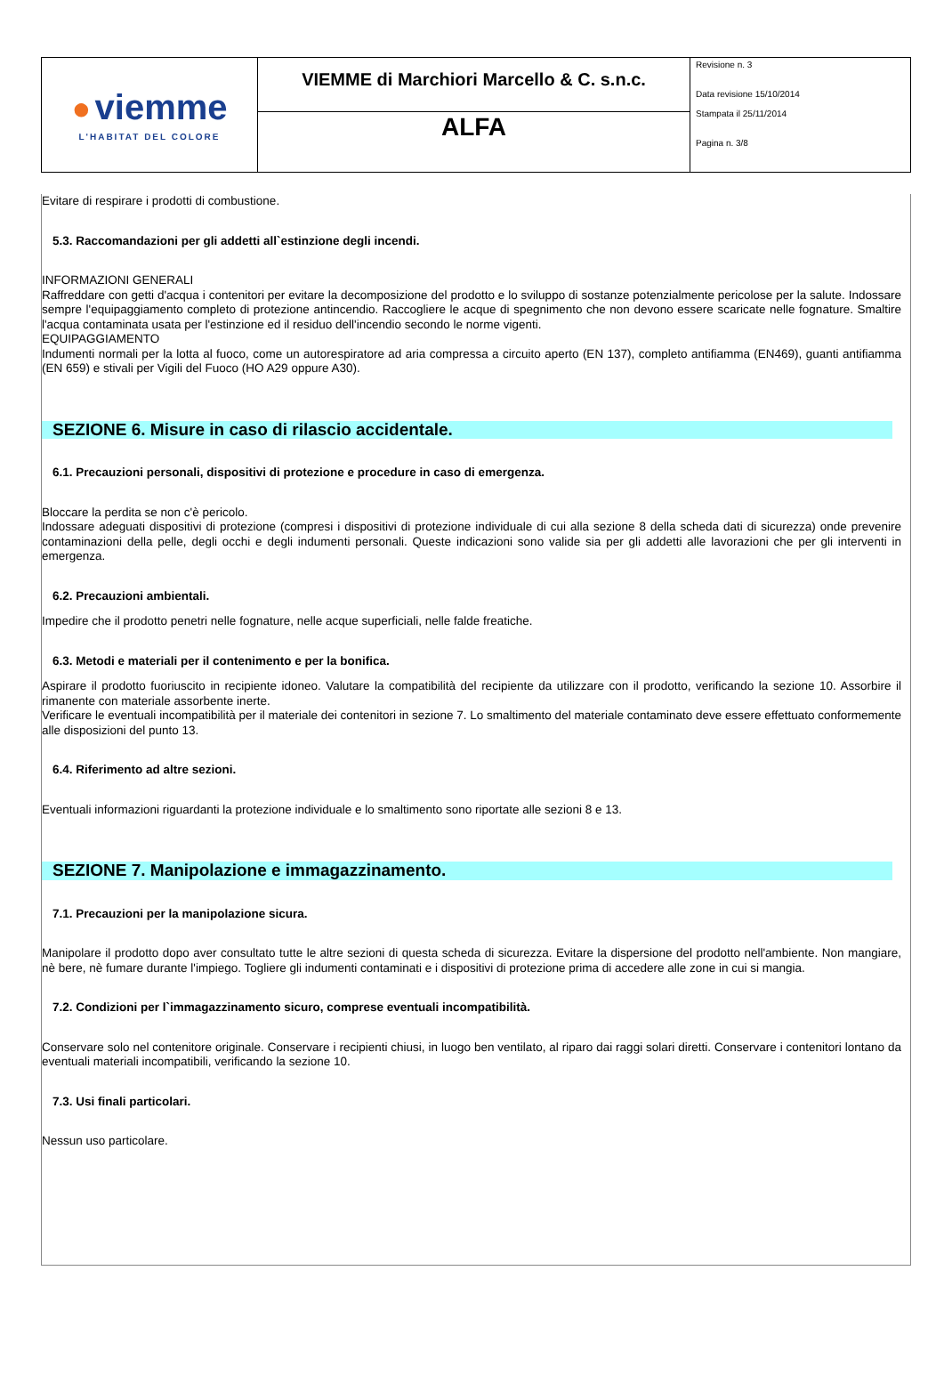| ● viemme L'HABITAT DEL COLORE | VIEMME di Marchiori Marcello & C. s.n.c. | Revisione n. 3 Data revisione 15/10/2014 Stampata il 25/11/2014 Pagina n. 3/8 |
| | ALFA | |
Evitare di respirare i prodotti di combustione.
5.3. Raccomandazioni per gli addetti all`estinzione degli incendi.
INFORMAZIONI GENERALI
Raffreddare con getti d'acqua i contenitori per evitare la decomposizione del prodotto e lo sviluppo di sostanze potenzialmente pericolose per la salute. Indossare sempre l'equipaggiamento completo di protezione antincendio. Raccogliere le acque di spegnimento che non devono essere scaricate nelle fognature. Smaltire l'acqua contaminata usata per l'estinzione ed il residuo dell'incendio secondo le norme vigenti.
EQUIPAGGIAMENTO
Indumenti normali per la lotta al fuoco, come un autorespiratore ad aria compressa a circuito aperto (EN 137), completo antifiamma (EN469), guanti antifiamma (EN 659) e stivali per Vigili del Fuoco (HO A29 oppure A30).
SEZIONE 6. Misure in caso di rilascio accidentale.
6.1. Precauzioni personali, dispositivi di protezione e procedure in caso di emergenza.
Bloccare la perdita se non c'è pericolo.
Indossare adeguati dispositivi di protezione (compresi i dispositivi di protezione individuale di cui alla sezione 8 della scheda dati di sicurezza) onde prevenire contaminazioni della pelle, degli occhi e degli indumenti personali. Queste indicazioni sono valide sia per gli addetti alle lavorazioni che per gli interventi in emergenza.
6.2. Precauzioni ambientali.
Impedire che il prodotto penetri nelle fognature, nelle acque superficiali, nelle falde freatiche.
6.3. Metodi e materiali per il contenimento e per la bonifica.
Aspirare il prodotto fuoriuscito in recipiente idoneo. Valutare la compatibilità del recipiente da utilizzare con il prodotto, verificando la sezione 10. Assorbire il rimanente con materiale assorbente inerte.
Verificare le eventuali incompatibilità per il materiale dei contenitori in sezione 7. Lo smaltimento del materiale contaminato deve essere effettuato conformemente alle disposizioni del punto 13.
6.4. Riferimento ad altre sezioni.
Eventuali informazioni riguardanti la protezione individuale e lo smaltimento sono riportate alle sezioni 8 e 13.
SEZIONE 7. Manipolazione e immagazzinamento.
7.1. Precauzioni per la manipolazione sicura.
Manipolare il prodotto dopo aver consultato tutte le altre sezioni di questa scheda di sicurezza. Evitare la dispersione del prodotto nell'ambiente. Non mangiare, nè bere, nè fumare durante l'impiego. Togliere gli indumenti contaminati e i dispositivi di protezione prima di accedere alle zone in cui si mangia.
7.2. Condizioni per l`immagazzinamento sicuro, comprese eventuali incompatibilità.
Conservare solo nel contenitore originale. Conservare i recipienti chiusi, in luogo ben ventilato, al riparo dai raggi solari diretti. Conservare i contenitori lontano da eventuali materiali incompatibili, verificando la sezione 10.
7.3. Usi finali particolari.
Nessun uso particolare.